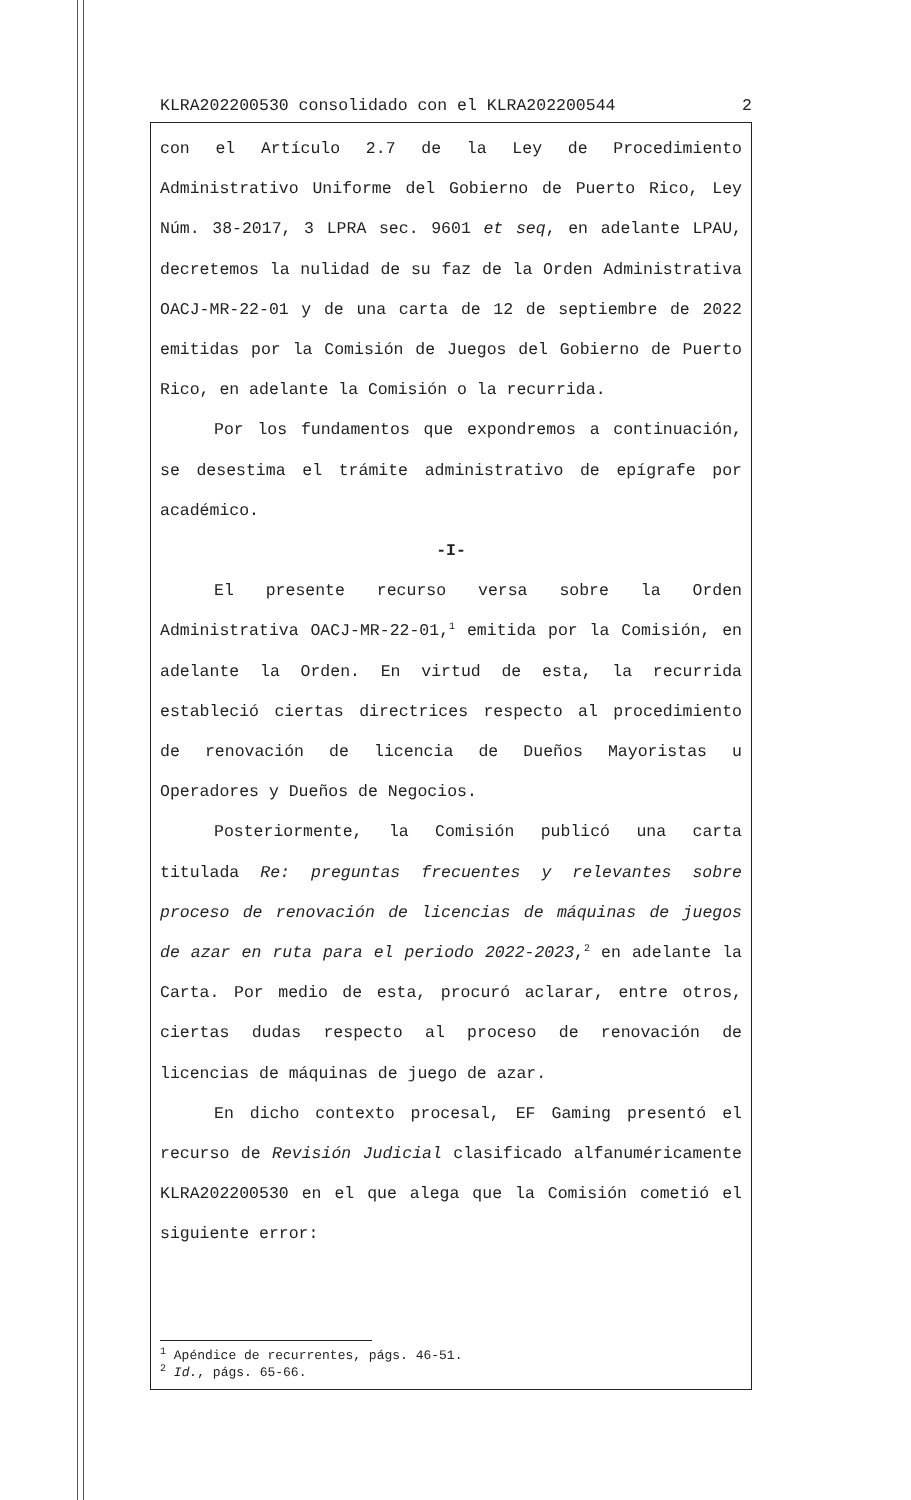KLRA202200530 consolidado con el KLRA202200544 2
con el Artículo 2.7 de la Ley de Procedimiento Administrativo Uniforme del Gobierno de Puerto Rico, Ley Núm. 38-2017, 3 LPRA sec. 9601 et seq, en adelante LPAU, decretemos la nulidad de su faz de la Orden Administrativa OACJ-MR-22-01 y de una carta de 12 de septiembre de 2022 emitidas por la Comisión de Juegos del Gobierno de Puerto Rico, en adelante la Comisión o la recurrida.
Por los fundamentos que expondremos a continuación, se desestima el trámite administrativo de epígrafe por académico.
-I-
El presente recurso versa sobre la Orden Administrativa OACJ-MR-22-01,<sup>1</sup> emitida por la Comisión, en adelante la Orden. En virtud de esta, la recurrida estableció ciertas directrices respecto al procedimiento de renovación de licencia de Dueños Mayoristas u Operadores y Dueños de Negocios.
Posteriormente, la Comisión publicó una carta titulada Re: preguntas frecuentes y relevantes sobre proceso de renovación de licencias de máquinas de juegos de azar en ruta para el periodo 2022-2023,<sup>2</sup> en adelante la Carta. Por medio de esta, procuró aclarar, entre otros, ciertas dudas respecto al proceso de renovación de licencias de máquinas de juego de azar.
En dicho contexto procesal, EF Gaming presentó el recurso de Revisión Judicial clasificado alfanuméricamente KLRA202200530 en el que alega que la Comisión cometió el siguiente error:
<sup>1</sup> Apéndice de recurrentes, págs. 46-51.
<sup>2</sup> Id., págs. 65-66.